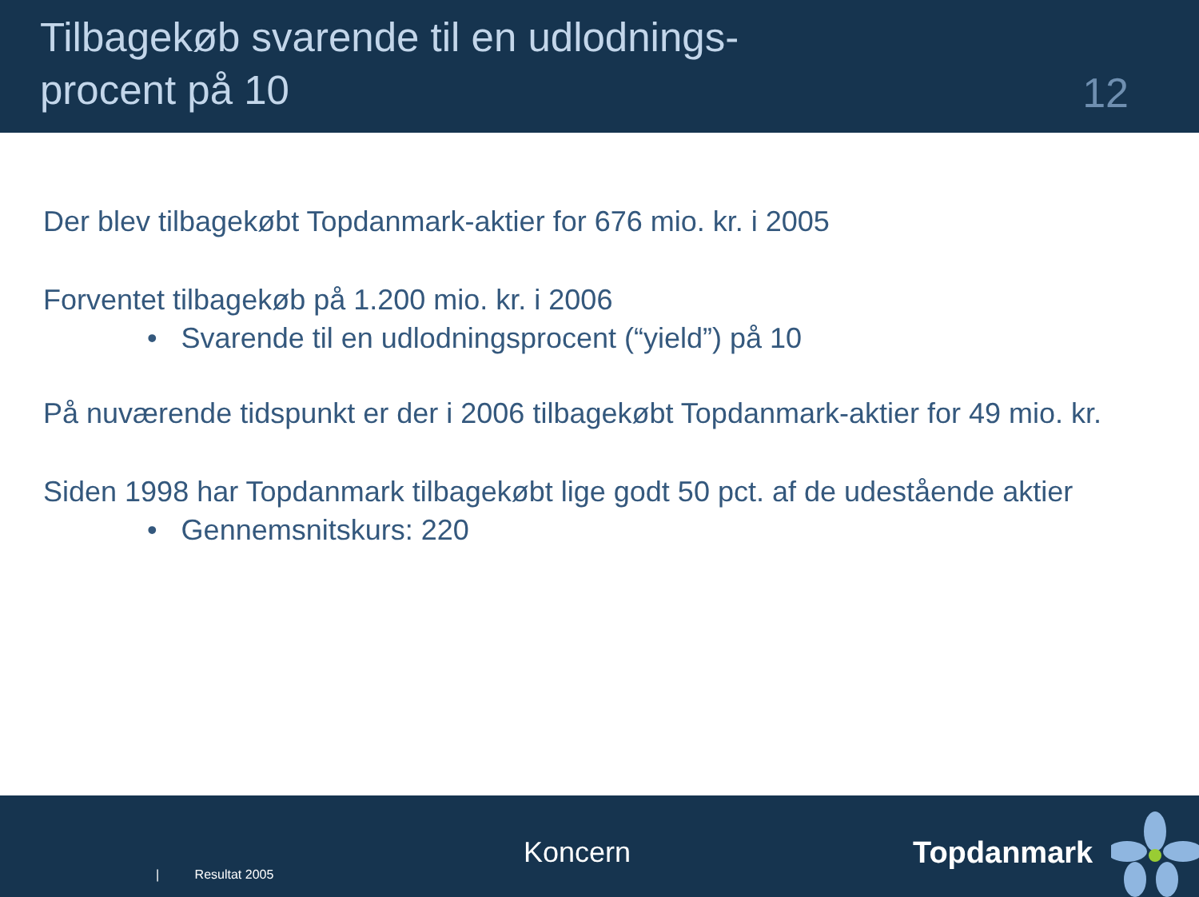Tilbagekøb svarende til en udlodnings-
procent på 10
12
Der blev tilbagekøbt Topdanmark-aktier for 676 mio. kr. i 2005
Forventet tilbagekøb på 1.200 mio. kr. i 2006
• Svarende til en udlodningsprocent (“yield”) på 10
På nuværende tidspunkt er der i 2006 tilbagekøbt Topdanmark-aktier for 49 mio. kr.
Siden 1998 har Topdanmark tilbagekøbt lige godt 50 pct. af de udestående aktier
• Gennemsnitskurs: 220
| Resultat 2005
Koncern Topdanmark